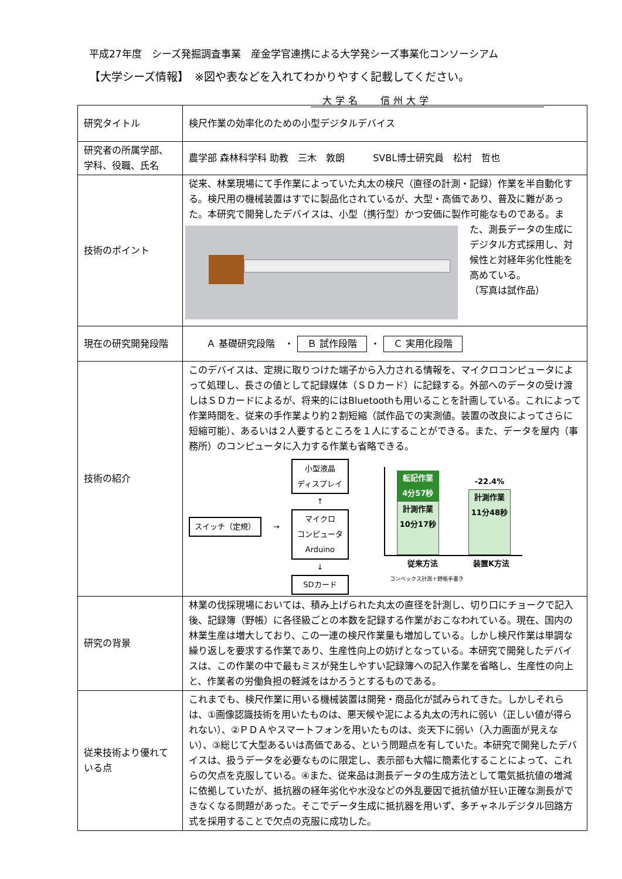平成27年度　シーズ発掘調査事業　産金学官連携による大学発シーズ事業化コンソーシアム
【大学シーズ情報】　※図や表などを入れてわかりやすく記載してください。
大学名　 信州大学
| 研究タイトル | 検尺作業の効率化のための小型デジタルデバイス |
| 研究者の所属学部、学科、役職、氏名 | 農学部 森林科学科 助教 三木 敦朗 SVBL博士研究員 松村 哲也 |
| 技術のポイント | 従来、林業現場にて手作業によっていた丸太の検尺（直径の計測・記録）作業を半自動化する。検尺用の機械装置はすでに製品化されているが、大型・高価であり、普及に難があった。本研究で開発したデバイスは、小型（携行型）かつ安価に製作可能なもので ある。また、測長データの生成にデジタル方式採用し、対候性と対経年劣化性能を高めている。 （写真は試作品） |
| 現在の研究開発段階 | Ａ 基礎研究段階 ・ Ｂ 試作段階 ・ Ｃ 実用化段階 |
| 技術の紹介 | このデバイスは、定規に取りつけた端子から入力される情報を、マイクロコンピュータによって処理し、長さの値として記録媒体（ＳＤカード）に記録する。外部へのデータの受け渡しはＳＤカードによるが、将来的にはBluetoothも用いることを計画している。これによって作業時間を、従来の手作業より約２割短縮（試作品での実測値。装置の改良によってさらに短縮可能）、あるいは２人要するところを１人にすることができる。また、データを屋内（事務所）のコンピュータに入力する作業も省略できる。 スイッチ（定規） → 小型液晶 ディスプレイ ↑ マイクロ コンピュータ Arduino ↓ SDカード 転記作業 4分57秒 計測作業 10分17秒 -22.4% 計測作業 11分48秒 従来方法 装置K方法 コンベックス計測＋野帳手書き |
| 研究の背景 | 林業の伐採現場においては、積み上げられた丸太の直径を計測し、切り口にチョークで記入後、記録簿（野帳）に各径級ごとの本数を記録する作業がおこなわれている。現在、国内の林業生産は増大しており、この一連の検尺作業量も増加している。しかし検尺作業は単調な繰り返しを要求する作業であり、生産性向上の妨げとなっている。本研究で開発したデバイスは、この作業の中で最もミスが発生しやすい記録簿への記入作業を省略し、生産性の向上と、作業者の労働負担の軽減をはかろうとするものである。 |
| 従来技術より優れている点 | これまでも、検尺作業に用いる機械装置は開発・商品化が試みられてきた。しかしそれらは、①画像認識技術を用いたものは、悪天候や泥による丸太の汚れに弱い（正しい値が得られない）、②ＰＤＡやスマートフォンを用いたものは、炎天下に弱い（入力画面が見えない）、③総じて大型あるいは高価である、という問題点を有していた。本研究で開発したデバイスは、扱うデータを必要なものに限定し、表示部も大幅に簡素化することによって、これらの欠点を克服している。④また、従来品は測長データの生成方法として電気抵抗値の増減に依拠していたが、抵抗器の経年劣化や水没などの外乱要因で抵抗値が狂い正確な測長ができなくなる問題があった。そこでデータ生成に抵抗器を用いず、多チャネルデジタル回路方式を採用することで欠点の克服に成功した。 |